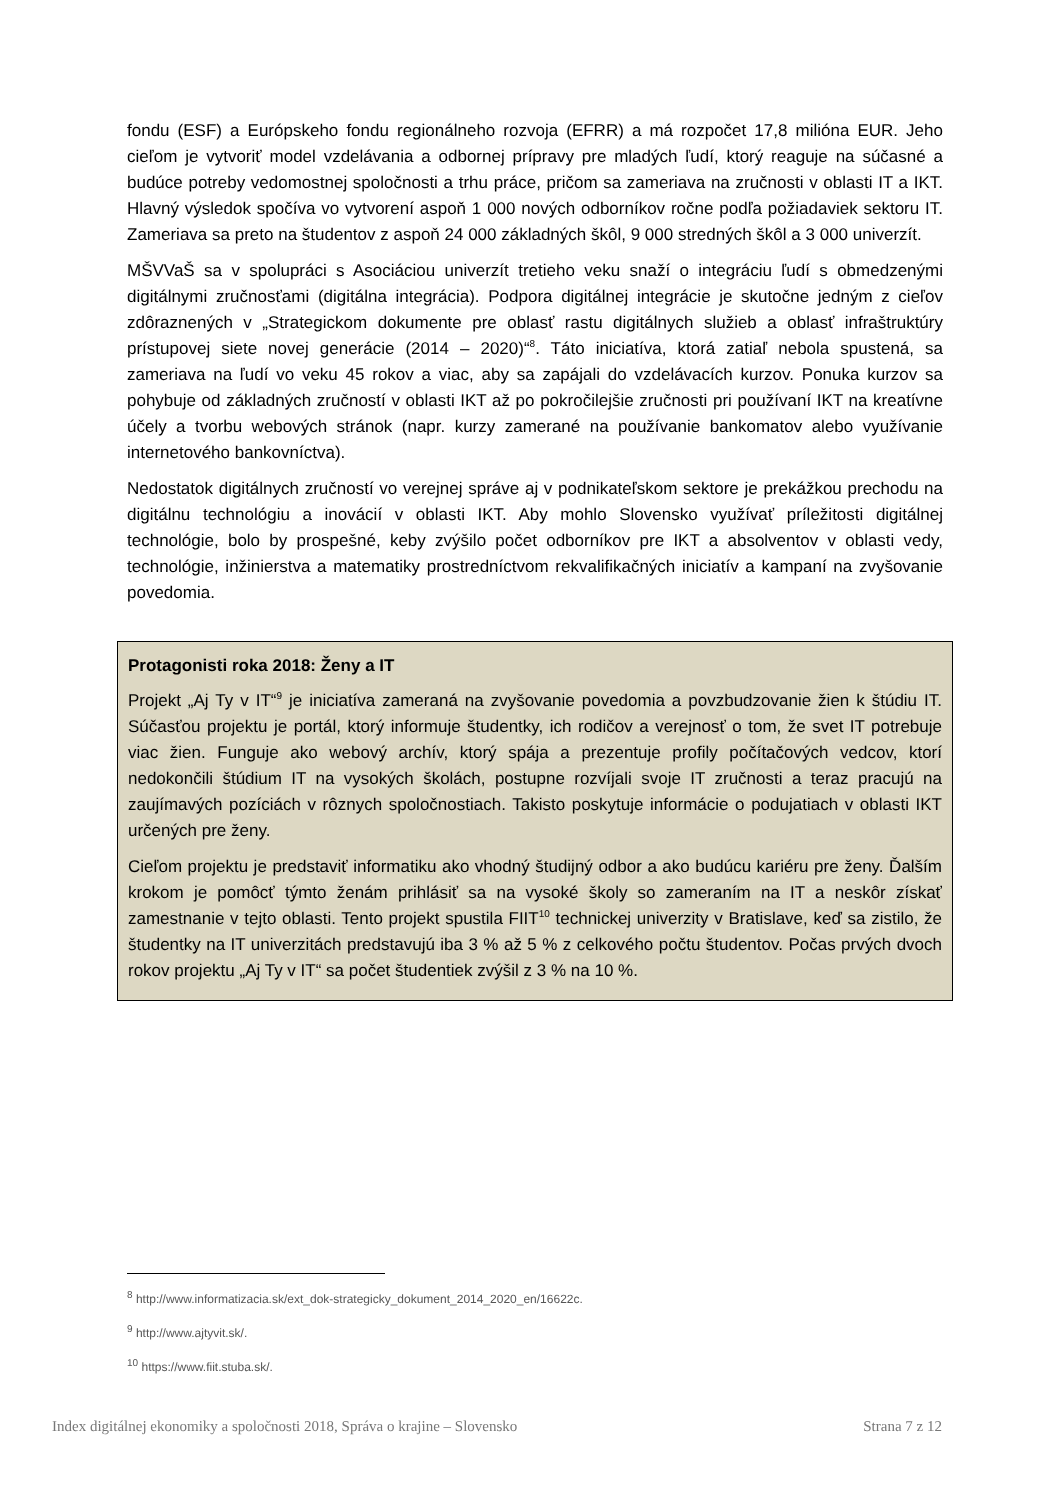fondu (ESF) a Európskeho fondu regionálneho rozvoja (EFRR) a má rozpočet 17,8 milióna EUR. Jeho cieľom je vytvoriť model vzdelávania a odbornej prípravy pre mladých ľudí, ktorý reaguje na súčasné a budúce potreby vedomostnej spoločnosti a trhu práce, pričom sa zameriava na zručnosti v oblasti IT a IKT. Hlavný výsledok spočíva vo vytvorení aspoň 1 000 nových odborníkov ročne podľa požiadaviek sektoru IT. Zameriava sa preto na študentov z aspoň 24 000 základných škôl, 9 000 stredných škôl a 3 000 univerzít.
MŠVVaŠ sa v spolupráci s Asociáciou univerzít tretieho veku snaží o integráciu ľudí s obmedzenými digitálnymi zručnosťami (digitálna integrácia). Podpora digitálnej integrácie je skutočne jedným z cieľov zdôraznených v „Strategickom dokumente pre oblasť rastu digitálnych služieb a oblasť infraštruktúry prístupovej siete novej generácie (2014 – 2020)“<sup>8</sup>. Táto iniciatíva, ktorá zatiaľ nebola spustená, sa zameriava na ľudí vo veku 45 rokov a viac, aby sa zapájali do vzdelávacích kurzov. Ponuka kurzov sa pohybuje od základných zručností v oblasti IKT až po pokročilejšie zručnosti pri používaní IKT na kreatívne účely a tvorbu webových stránok (napr. kurzy zamerané na používanie bankomatov alebo využívanie internetového bankovníctva).
Nedostatok digitálnych zručností vo verejnej správe aj v podnikateľskom sektore je prekážkou prechodu na digitálnu technológiu a inovácií v oblasti IKT. Aby mohlo Slovensko využívať príležitosti digitálnej technológie, bolo by prospešné, keby zvýšilo počet odborníkov pre IKT a absolventov v oblasti vedy, technológie, inžinierstva a matematiky prostredníctvom rekvalifikačných iniciatív a kampaní na zvyšovanie povedomia.
Protagonisti roka 2018: Ženy a IT
Projekt „Aj Ty v IT“<sup>9</sup> je iniciatíva zameraná na zvyšovanie povedomia a povzbudzovanie žien k štúdiu IT. Súčasťou projektu je portál, ktorý informuje študentky, ich rodičov a verejnosť o tom, že svet IT potrebuje viac žien. Funguje ako webový archív, ktorý spája a prezentuje profily počítačových vedcov, ktorí nedokončili štúdium IT na vysokých školách, postupne rozvíjali svoje IT zručnosti a teraz pracujú na zaujímavých pozíciách v rôznych spoločnostiach. Takisto poskytuje informácie o podujatiach v oblasti IKT určených pre ženy.
Cieľom projektu je predstaviť informatiku ako vhodný študijný odbor a ako budúcu kariéru pre ženy. Ďalším krokom je pomôcť týmto ženám prihlásiť sa na vysoké školy so zameraním na IT a neskôr získať zamestnanie v tejto oblasti. Tento projekt spustila FIIT<sup>10</sup> technickej univerzity v Bratislave, keď sa zistilo, že študentky na IT univerzitách predstavujú iba 3 % až 5 % z celkového počtu študentov. Počas prvých dvoch rokov projektu „Aj Ty v IT“ sa počet študentiek zvýšil z 3 % na 10 %.
<sup>8</sup> http://www.informatizacia.sk/ext_dok-strategicky_dokument_2014_2020_en/16622c.
<sup>9</sup> http://www.ajtyvit.sk/.
<sup>10</sup> https://www.fiit.stuba.sk/.
Index digitálnej ekonomiky a spoločnosti 2018, Správa o krajine – Slovensko Strana 7 z 12